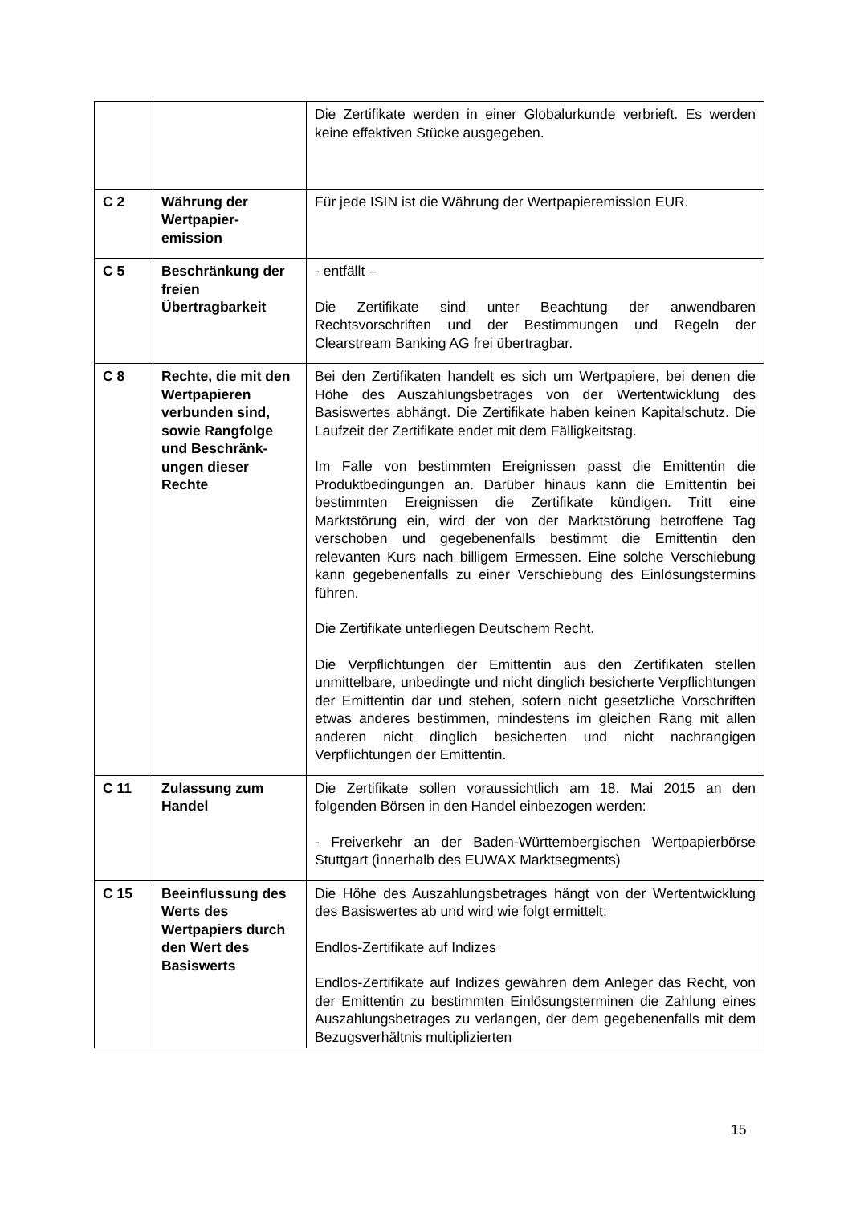| | | Die Zertifikate werden in einer Globalurkunde verbrieft. Es werden keine effektiven Stücke ausgegeben. |
| C 2 | Währung der Wertpapier-emission | Für jede ISIN ist die Währung der Wertpapieremission EUR. |
| C 5 | Beschränkung der freien Übertragbarkeit | - entfällt – Die Zertifikate sind unter Beachtung der anwendbaren Rechtsvorschriften und der Bestimmungen und Regeln der Clearstream Banking AG frei übertragbar. |
| C 8 | Rechte, die mit den Wertpapieren verbunden sind, sowie Rangfolge und Beschränk-ungen dieser Rechte | Bei den Zertifikaten handelt es sich um Wertpapiere, bei denen die Höhe des Auszahlungsbetrages von der Wertentwicklung des Basiswertes abhängt. Die Zertifikate haben keinen Kapitalschutz. Die Laufzeit der Zertifikate endet mit dem Fälligkeitstag. Im Falle von bestimmten Ereignissen passt die Emittentin die Produktbedingungen an. Darüber hinaus kann die Emittentin bei bestimmten Ereignissen die Zertifikate kündigen. Tritt eine Marktstörung ein, wird der von der Marktstörung betroffene Tag verschoben und gegebenenfalls bestimmt die Emittentin den relevanten Kurs nach billigem Ermessen. Eine solche Verschiebung kann gegebenenfalls zu einer Verschiebung des Einlösungstermins führen. Die Zertifikate unterliegen Deutschem Recht. Die Verpflichtungen der Emittentin aus den Zertifikaten stellen unmittelbare, unbedingte und nicht dinglich besicherte Verpflichtungen der Emittentin dar und stehen, sofern nicht gesetzliche Vorschriften etwas anderes bestimmen, mindestens im gleichen Rang mit allen anderen nicht dinglich besicherten und nicht nachrangigen Verpflichtungen der Emittentin. |
| C 11 | Zulassung zum Handel | Die Zertifikate sollen voraussichtlich am 18. Mai 2015 an den folgenden Börsen in den Handel einbezogen werden: - Freiverkehr an der Baden-Württembergischen Wertpapierbörse Stuttgart (innerhalb des EUWAX Marktsegments) |
| C 15 | Beeinflussung des Werts des Wertpapiers durch den Wert des Basiswerts | Die Höhe des Auszahlungsbetrages hängt von der Wertentwicklung des Basiswertes ab und wird wie folgt ermittelt: Endlos-Zertifikate auf Indizes Endlos-Zertifikate auf Indizes gewähren dem Anleger das Recht, von der Emittentin zu bestimmten Einlösungsterminen die Zahlung eines Auszahlungsbetrages zu verlangen, der dem gegebenenfalls mit dem Bezugsverhältnis multiplizierten |
15